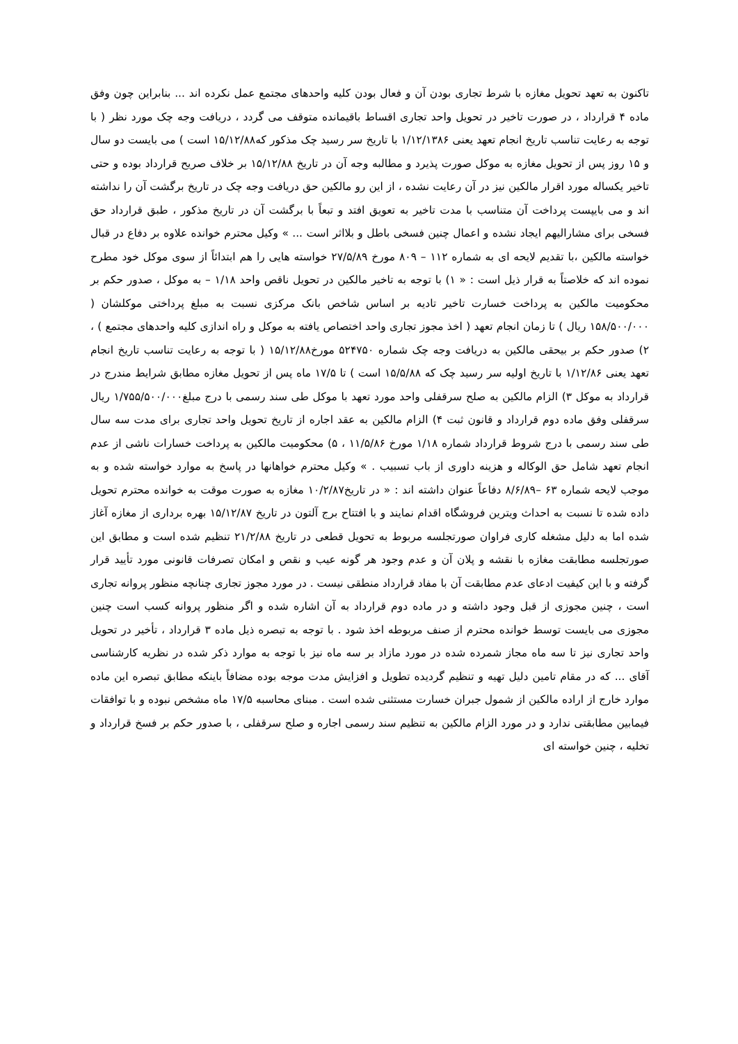تاکنون به تعهد تحویل مغازه با شرط تجاری بودن آن و فعال بودن کلیه واحدهای مجتمع عمل نکرده اند ... بنابراین چون وفق ماده ۴ قرارداد ، در صورت تاخیر در تحویل واحد تجاری اقساط باقیمانده متوقف می گردد ، دریافت وجه چک مورد نظر ( با توجه به رعایت تناسب تاریخ انجام تعهد یعنی ۱/۱۲/۱۳۸۶ با تاریخ سر رسید چک مذکور که۱۵/۱۲/۸۸ است ) می بایست دو سال و ۱۵ روز پس از تحویل مغازه به موکل صورت پذیرد و مطالبه وجه آن در تاریخ ۱۵/۱۲/۸۸ بر خلاف صریح قرارداد بوده و حتی تاخیر یکساله مورد اقرار مالکین نیز در آن رعایت نشده ، از این رو مالکین حق دریافت وجه چک در تاریخ برگشت آن را نداشته اند و می بایپست پرداخت آن متناسب با مدت تاخیر به تعویق افتد و تبعاً با برگشت آن در تاریخ مذکور ، طبق قرارداد حق فسخی برای مشارالیهم ایجاد نشده و اعمال چنین فسخی باطل و بلااثر است ... » وکیل محترم خوانده علاوه بر دفاع در قبال خواسته مالکین ،با تقدیم لایحه ای به شماره ۱۱۲ – ۸۰۹ مورخ ۲۷/۵/۸۹ خواسته هایی را هم ابتدائاً از سوی موکل خود مطرح نموده اند که خلاصتاً به قرار ذیل است : « ۱) با توجه به تاخیر مالکین در تحویل ناقص واحد ۱/۱۸ – به موکل ، صدور حکم بر محکومیت مالکین به پرداخت خسارت تاخیر تادیه بر اساس شاخص بانک مرکزی نسبت به مبلغ پرداختی موکلشان ( ۱۵۸/۵۰۰/۰۰۰ ریال ) تا زمان انجام تعهد ( اخذ مجوز تجاری واحد اختصاص یافته به موکل و راه اندازی کلیه واحدهای مجتمع ) ، ۲) صدور حکم بر بیحقی مالکین به دریافت وجه چک شماره ۵۲۴۷۵۰ مورخ۱۵/۱۲/۸۸ ( با توجه به رعایت تناسب تاریخ انجام تعهد یعنی ۱/۱۲/۸۶ با تاریخ اولیه سر رسید چک که ۱۵/۵/۸۸ است ) تا ۱۷/۵ ماه پس از تحویل مغازه مطابق شرایط مندرج در قرارداد به موکل ۳) الزام مالکین به صلح سرقفلی واحد مورد تعهد با موکل طی سند رسمی با درج مبلغ۱/۷۵۵/۵۰۰/۰۰۰ ریال سرقفلی وفق ماده دوم قرارداد و قانون ثبت ۴) الزام مالکین به عقد اجاره از تاریخ تحویل واحد تجاری برای مدت سه سال طی سند رسمی با درج شروط قرارداد شماره ۱/۱۸ مورخ ۱۱/۵/۸۶ ، ۵) محکومیت مالکین به پرداخت خسارات ناشی از عدم انجام تعهد شامل حق الوکاله و هزینه داوری از باب تسبیب . » وکیل محترم خواهانها در پاسخ به موارد خواسته شده و به موجب لایحه شماره ۶۳ –۸/۶/۸۹ دفاعاً عنوان داشته اند : « در تاریخ۱۰/۲/۸۷ مغازه به صورت موقت به خوانده محترم تحویل داده شده تا نسبت به احداث ویترین فروشگاه اقدام نمایند و با افتتاح برج آلتون در تاریخ ۱۵/۱۲/۸۷ بهره برداری از مغازه آغاز شده اما به دلیل مشغله کاری فراوان صورتجلسه مربوط به تحویل قطعی در تاریخ ۲۱/۲/۸۸ تنظیم شده است و مطابق این صورتجلسه مطابقت مغازه با نقشه و پلان آن و عدم وجود هر گونه عیب و نقص و امکان تصرفات قانونی مورد تأیید قرار گرفته و با این کیفیت ادعای عدم مطابقت آن با مفاد قرارداد منطقی نیست . در مورد مجوز تجاری چنانچه منظور پروانه تجاری است ، چنین مجوزی از قبل وجود داشته و در ماده دوم قرارداد به آن اشاره شده و اگر منظور پروانه کسب است چنین مجوزی می بایست توسط خوانده محترم از صنف مربوطه اخذ شود . با توجه به تبصره ذیل ماده ۳ قرارداد ، تأخیر در تحویل واحد تجاری نیز تا سه ماه مجاز شمرده شده در مورد مازاد بر سه ماه نیز با توجه به موارد ذکر شده در نظریه کارشناسی آقای ... که در مقام تامین دلیل تهیه و تنظیم گردیده تطویل و افزایش مدت موجه بوده مضافاً باینکه مطابق تبصره این ماده موارد خارج از اراده مالکین از شمول جبران خسارت مستثنی شده است . مبنای محاسبه ۱۷/۵ ماه مشخص نبوده و با توافقات فیمابین مطابقتی ندارد و در مورد الزام مالکین به تنظیم سند رسمی اجاره و صلح سرقفلی ، با صدور حکم بر فسخ قرارداد و تخلیه ، چنین خواسته ای